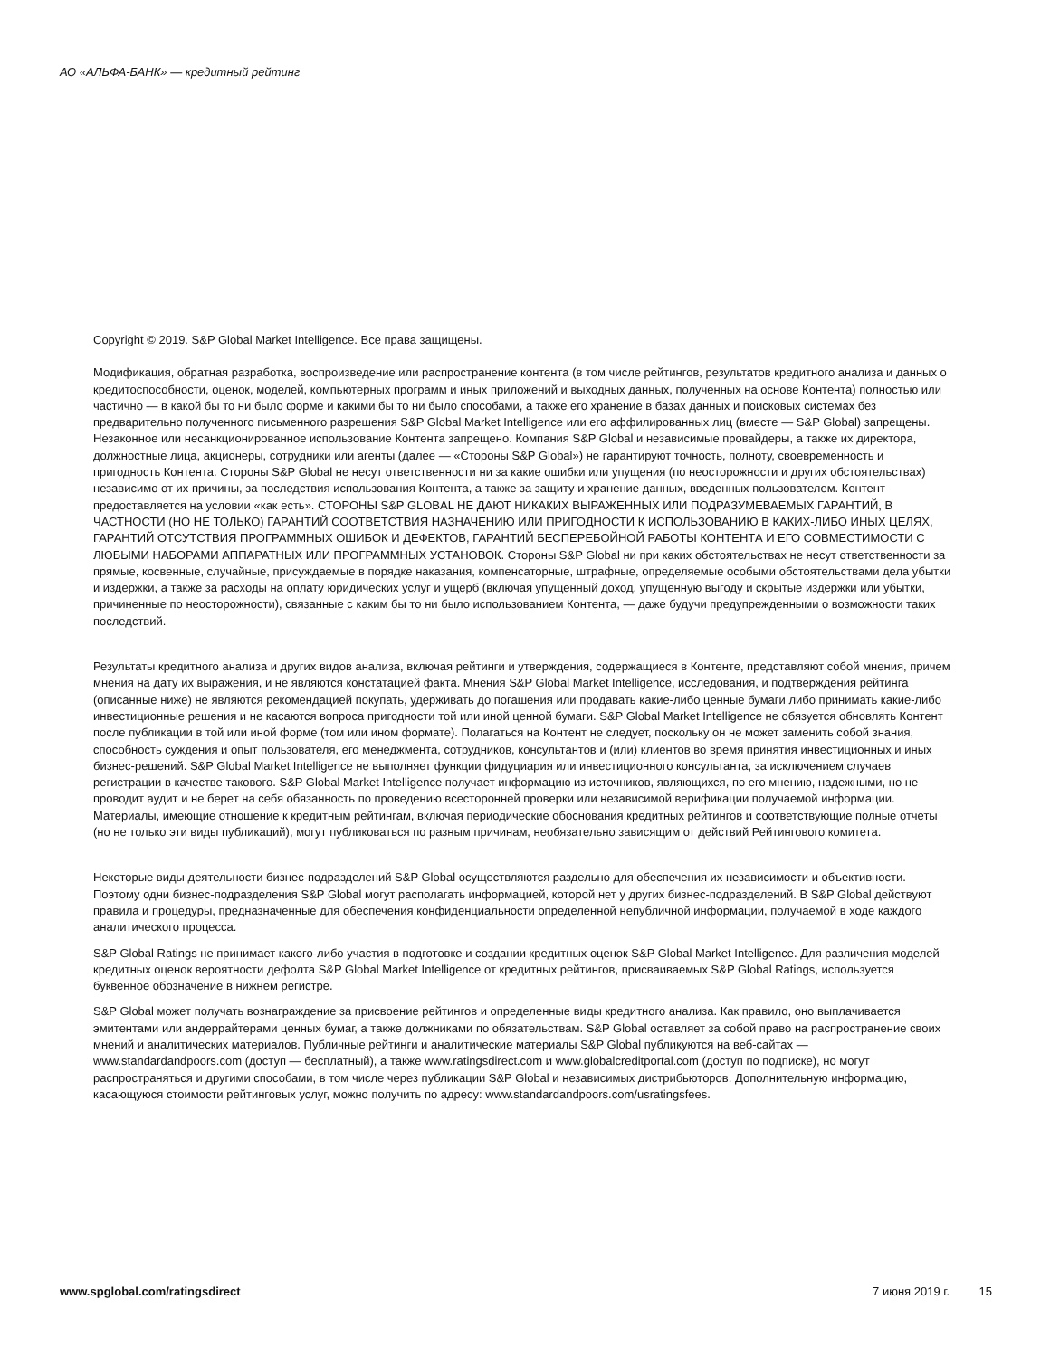АО «АЛЬФА-БАНК» — кредитный рейтинг
Copyright © 2019. S&P Global Market Intelligence. Все права защищены.
Модификация, обратная разработка, воспроизведение или распространение контента (в том числе рейтингов, результатов кредитного анализа и данных о кредитоспособности, оценок, моделей, компьютерных программ и иных приложений и выходных данных, полученных на основе Контента) полностью или частично — в какой бы то ни было форме и какими бы то ни было способами, а также его хранение в базах данных и поисковых системах без предварительно полученного письменного разрешения S&P Global Market Intelligence или его аффилированных лиц (вместе — S&P Global) запрещены. Незаконное или несанкционированное использование Контента запрещено. Компания S&P Global и независимые провайдеры, а также их директора, должностные лица, акционеры, сотрудники или агенты (далее — «Стороны S&P Global») не гарантируют точность, полноту, своевременность и пригодность Контента. Стороны S&P Global не несут ответственности ни за какие ошибки или упущения (по неосторожности и других обстоятельствах) независимо от их причины, за последствия использования Контента, а также за защиту и хранение данных, введенных пользователем. Контент предоставляется на условии «как есть». СТОРОНЫ S&P GLOBAL НЕ ДАЮТ НИКАКИХ ВЫРАЖЕННЫХ ИЛИ ПОДРАЗУМЕВАЕМЫХ ГАРАНТИЙ, В ЧАСТНОСТИ (НО НЕ ТОЛЬКО) ГАРАНТИЙ СООТВЕТСТВИЯ НАЗНАЧЕНИЮ ИЛИ ПРИГОДНОСТИ К ИСПОЛЬЗОВАНИЮ В КАКИХ-ЛИБО ИНЫХ ЦЕЛЯХ, ГАРАНТИЙ ОТСУТСТВИЯ ПРОГРАММНЫХ ОШИБОК И ДЕФЕКТОВ, ГАРАНТИЙ БЕСПЕРЕБОЙНОЙ РАБОТЫ КОНТЕНТА И ЕГО СОВМЕСТИМОСТИ С ЛЮБЫМИ НАБОРАМИ АППАРАТНЫХ ИЛИ ПРОГРАММНЫХ УСТАНОВОК. Стороны S&P Global ни при каких обстоятельствах не несут ответственности за прямые, косвенные, случайные, присуждаемые в порядке наказания, компенсаторные, штрафные, определяемые особыми обстоятельствами дела убытки и издержки, а также за расходы на оплату юридических услуг и ущерб (включая упущенный доход, упущенную выгоду и скрытые издержки или убытки, причиненные по неосторожности), связанные с каким бы то ни было использованием Контента, — даже будучи предупрежденными о возможности таких последствий.
Результаты кредитного анализа и других видов анализа, включая рейтинги и утверждения, содержащиеся в Контенте, представляют собой мнения, причем мнения на дату их выражения, и не являются констатацией факта. Мнения S&P Global Market Intelligence, исследования, и подтверждения рейтинга (описанные ниже) не являются рекомендацией покупать, удерживать до погашения или продавать какие-либо ценные бумаги либо принимать какие-либо инвестиционные решения и не касаются вопроса пригодности той или иной ценной бумаги. S&P Global Market Intelligence не обязуется обновлять Контент после публикации в той или иной форме (том или ином формате). Полагаться на Контент не следует, поскольку он не может заменить собой знания, способность суждения и опыт пользователя, его менеджмента, сотрудников, консультантов и (или) клиентов во время принятия инвестиционных и иных бизнес-решений. S&P Global Market Intelligence не выполняет функции фидуциария или инвестиционного консультанта, за исключением случаев регистрации в качестве такового. S&P Global Market Intelligence получает информацию из источников, являющихся, по его мнению, надежными, но не проводит аудит и не берет на себя обязанность по проведению всесторонней проверки или независимой верификации получаемой информации. Материалы, имеющие отношение к кредитным рейтингам, включая периодические обоснования кредитных рейтингов и соответствующие полные отчеты (но не только эти виды публикаций), могут публиковаться по разным причинам, необязательно зависящим от действий Рейтингового комитета.
Некоторые виды деятельности бизнес-подразделений S&P Global осуществляются раздельно для обеспечения их независимости и объективности. Поэтому одни бизнес-подразделения S&P Global могут располагать информацией, которой нет у других бизнес-подразделений. В S&P Global действуют правила и процедуры, предназначенные для обеспечения конфиденциальности определенной непубличной информации, получаемой в ходе каждого аналитического процесса.
S&P Global Ratings не принимает какого-либо участия в подготовке и создании кредитных оценок S&P Global Market Intelligence. Для различения моделей кредитных оценок вероятности дефолта S&P Global Market Intelligence от кредитных рейтингов, присваиваемых S&P Global Ratings, используется буквенное обозначение в нижнем регистре.
S&P Global может получать вознаграждение за присвоение рейтингов и определенные виды кредитного анализа. Как правило, оно выплачивается эмитентами или андеррайтерами ценных бумаг, а также должниками по обязательствам. S&P Global оставляет за собой право на распространение своих мнений и аналитических материалов. Публичные рейтинги и аналитические материалы S&P Global публикуются на веб-сайтах — www.standardandpoors.com (доступ — бесплатный), а также www.ratingsdirect.com и www.globalcreditportal.com (доступ по подписке), но могут распространяться и другими способами, в том числе через публикации S&P Global и независимых дистрибьюторов. Дополнительную информацию, касающуюся стоимости рейтинговых услуг, можно получить по адресу: www.standardandpoors.com/usratingsfees.
www.spglobal.com/ratingsdirect 7 июня 2019 г. 15